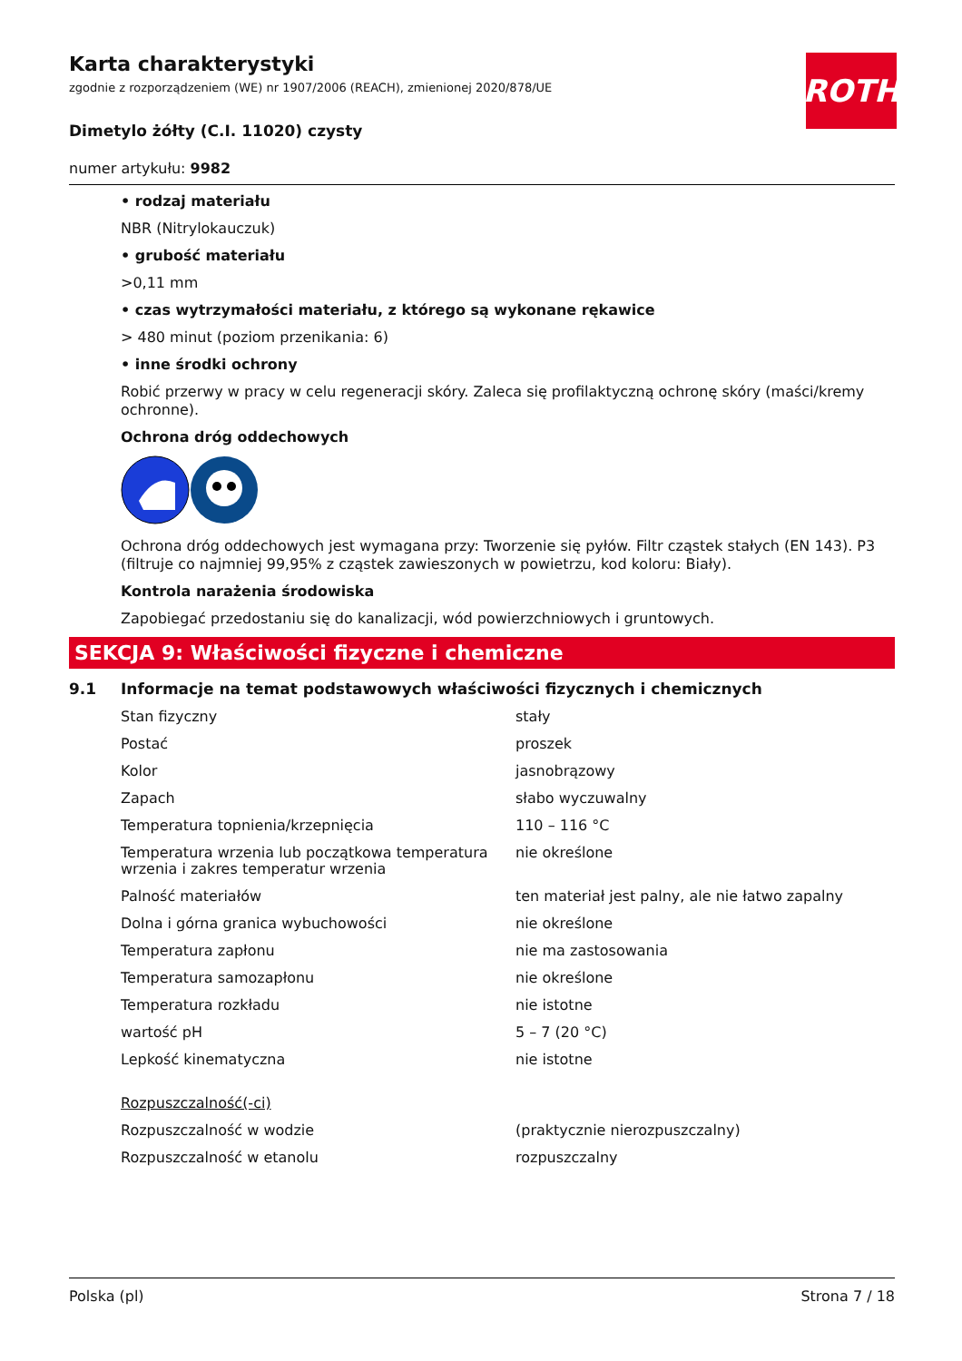ROTH
Karta charakterystyki
zgodnie z rozporządzeniem (WE) nr 1907/2006 (REACH), zmienionej 2020/878/UE
Dimetylo żółty (C.I. 11020) czysty
numer artykułu: 9982
• rodzaj materiału
NBR (Nitrylokauczuk)
• grubość materiału
>0,11 mm
• czas wytrzymałości materiału, z którego są wykonane rękawice
> 480 minut (poziom przenikania: 6)
• inne środki ochrony
Robić przerwy w pracy w celu regeneracji skóry. Zaleca się profilaktyczną ochronę skóry (maści/kremy ochronne).
Ochrona dróg oddechowych
Ochrona dróg oddechowych jest wymagana przy: Tworzenie się pyłów. Filtr cząstek stałych (EN 143). P3 (filtruje co najmniej 99,95% z cząstek zawieszonych w powietrzu, kod koloru: Biały).
Kontrola narażenia środowiska
Zapobiegać przedostaniu się do kanalizacji, wód powierzchniowych i gruntowych.
SEKCJA 9: Właściwości fizyczne i chemiczne
9.1 Informacje na temat podstawowych właściwości fizycznych i chemicznych
| Stan fizyczny | stały |
| Postać | proszek |
| Kolor | jasnobrązowy |
| Zapach | słabo wyczuwalny |
| Temperatura topnienia/krzepnięcia | 110 – 116 °C |
| Temperatura wrzenia lub początkowa temperatura wrzenia i zakres temperatur wrzenia | nie określone |
| Palność materiałów | ten materiał jest palny, ale nie łatwo zapalny |
| Dolna i górna granica wybuchowości | nie określone |
| Temperatura zapłonu | nie ma zastosowania |
| Temperatura samozapłonu | nie określone |
| Temperatura rozkładu | nie istotne |
| wartość pH | 5 – 7 (20 °C) |
| Lepkość kinematyczna | nie istotne |
| Rozpuszczalność(-ci) | |
| Rozpuszczalność w wodzie | (praktycznie nierozpuszczalny) |
| Rozpuszczalność w etanolu | rozpuszczalny |
Polska (pl) Strona 7 / 18